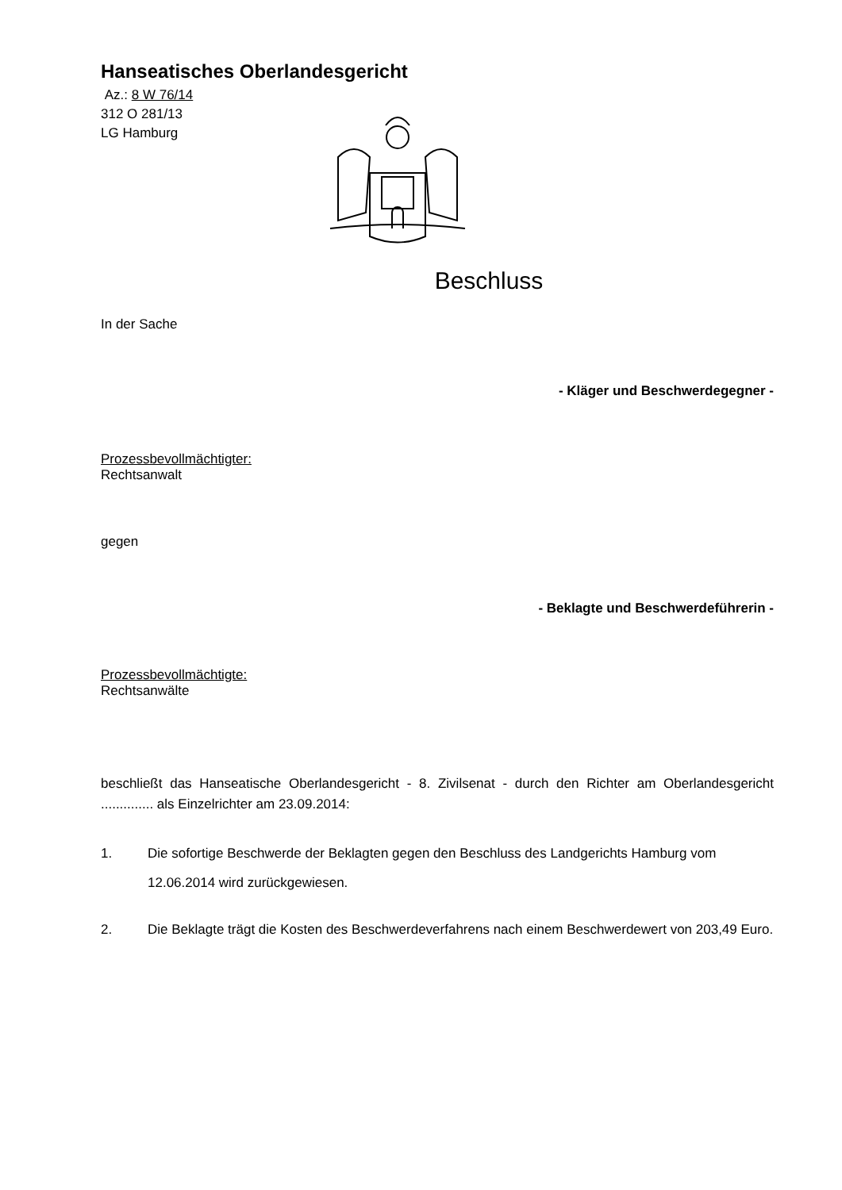Hanseatisches Oberlandesgericht
Az.: 8 W 76/14
312 O 281/13
LG Hamburg
Beschluss
In der Sache
- Kläger und Beschwerdegegner -
Prozessbevollmächtigter:
Rechtsanwalt
gegen
- Beklagte und Beschwerdeführerin -
Prozessbevollmächtigte:
Rechtsanwälte
beschließt das Hanseatische Oberlandesgericht - 8. Zivilsenat - durch den Richter am Oberlandesgericht .............. als Einzelrichter am 23.09.2014:
1. Die sofortige Beschwerde der Beklagten gegen den Beschluss des Landgerichts Hamburg vom 12.06.2014 wird zurückgewiesen.
2. Die Beklagte trägt die Kosten des Beschwerdeverfahrens nach einem Beschwerdewert von 203,49 Euro.